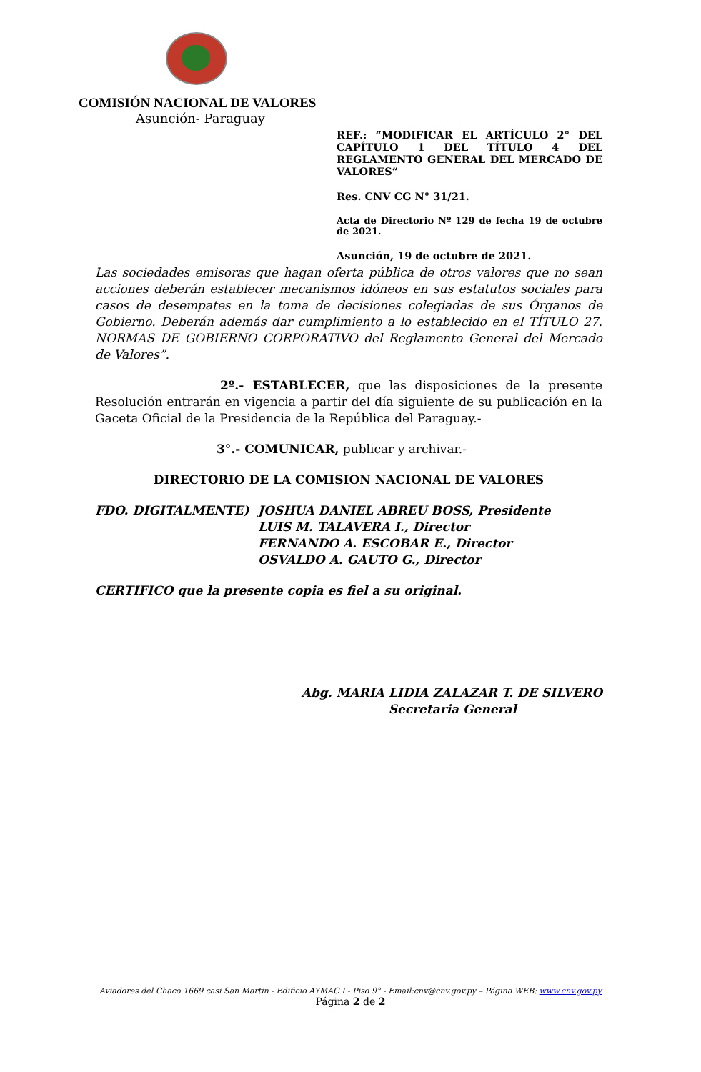COMISIÓN NACIONAL DE VALORES
Asunción- Paraguay
REF.: “MODIFICAR EL ARTÍCULO 2° DEL CAPÍTULO 1 DEL TÍTULO 4 DEL REGLAMENTO GENERAL DEL MERCADO DE VALORES”
Res. CNV CG N° 31/21.
Acta de Directorio Nº 129 de fecha 19 de octubre de 2021.
Asunción, 19 de octubre de 2021.
Las sociedades emisoras que hagan oferta pública de otros valores que no sean acciones deberán establecer mecanismos idóneos en sus estatutos sociales para casos de desempates en la toma de decisiones colegiadas de sus Órganos de Gobierno. Deberán además dar cumplimiento a lo establecido en el TÍTULO 27. NORMAS DE GOBIERNO CORPORATIVO del Reglamento General del Mercado de Valores”.
2º.- ESTABLECER, que las disposiciones de la presente Resolución entrarán en vigencia a partir del día siguiente de su publicación en la Gaceta Oficial de la Presidencia de la República del Paraguay.-
3°.- COMUNICAR, publicar y archivar.-
DIRECTORIO DE LA COMISION NACIONAL DE VALORES
FDO. DIGITALMENTE) JOSHUA DANIEL ABREU BOSS, Presidente
LUIS M. TALAVERA I., Director
FERNANDO A. ESCOBAR E., Director
OSVALDO A. GAUTO G., Director
CERTIFICO que la presente copia es fiel a su original.
Abg. MARIA LIDIA ZALAZAR T. DE SILVERO
Secretaria General
Aviadores del Chaco 1669 casi San Martin - Edificio AYMAC I - Piso 9° - Email:cnv@cnv.gov.py – Página WEB: www.cnv.gov.py
Página 2 de 2